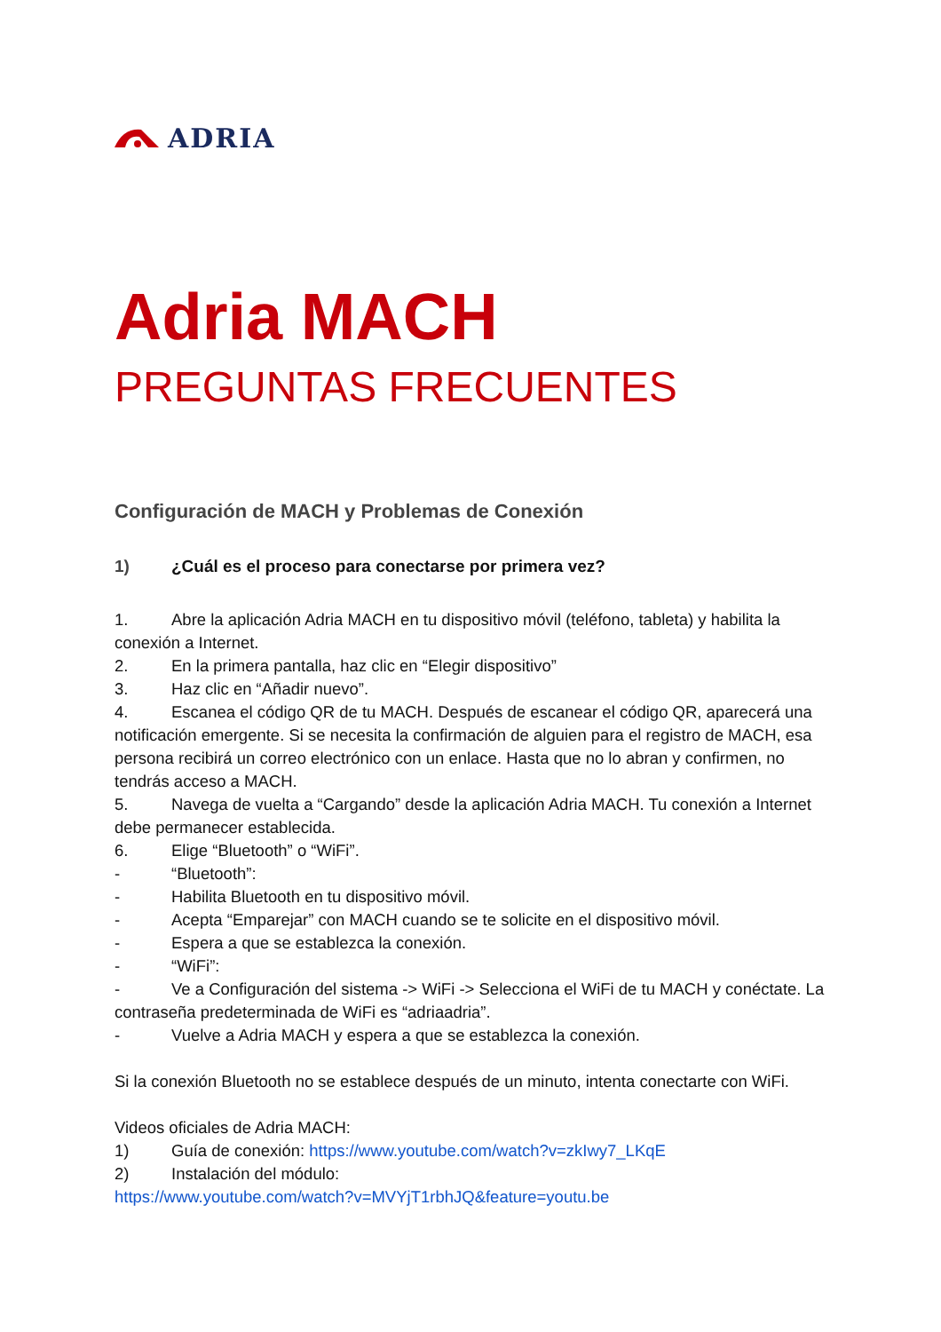ADRIA
Adria MACH
PREGUNTAS FRECUENTES
Configuración de MACH y Problemas de Conexión
1) ¿Cuál es el proceso para conectarse por primera vez?
1. Abre la aplicación Adria MACH en tu dispositivo móvil (teléfono, tableta) y habilita la conexión a Internet.
2. En la primera pantalla, haz clic en “Elegir dispositivo”
3. Haz clic en “Añadir nuevo”.
4. Escanea el código QR de tu MACH. Después de escanear el código QR, aparecerá una notificación emergente. Si se necesita la confirmación de alguien para el registro de MACH, esa persona recibirá un correo electrónico con un enlace. Hasta que no lo abran y confirmen, no tendrás acceso a MACH.
5. Navega de vuelta a “Cargando” desde la aplicación Adria MACH. Tu conexión a Internet debe permanecer establecida.
6. Elige “Bluetooth” o “WiFi”.
- “Bluetooth”:
- Habilita Bluetooth en tu dispositivo móvil.
- Acepta “Emparejar” con MACH cuando se te solicite en el dispositivo móvil.
- Espera a que se establezca la conexión.
- “WiFi”:
- Ve a Configuración del sistema -> WiFi -> Selecciona el WiFi de tu MACH y conéctate. La contraseña predeterminada de WiFi es “adriaadria”.
- Vuelve a Adria MACH y espera a que se establezca la conexión.
Si la conexión Bluetooth no se establece después de un minuto, intenta conectarte con WiFi.
Videos oficiales de Adria MACH:
1) Guía de conexión: https://www.youtube.com/watch?v=zkIwy7_LKqE
2) Instalación del módulo:
https://www.youtube.com/watch?v=MVYjT1rbhJQ&feature=youtu.be